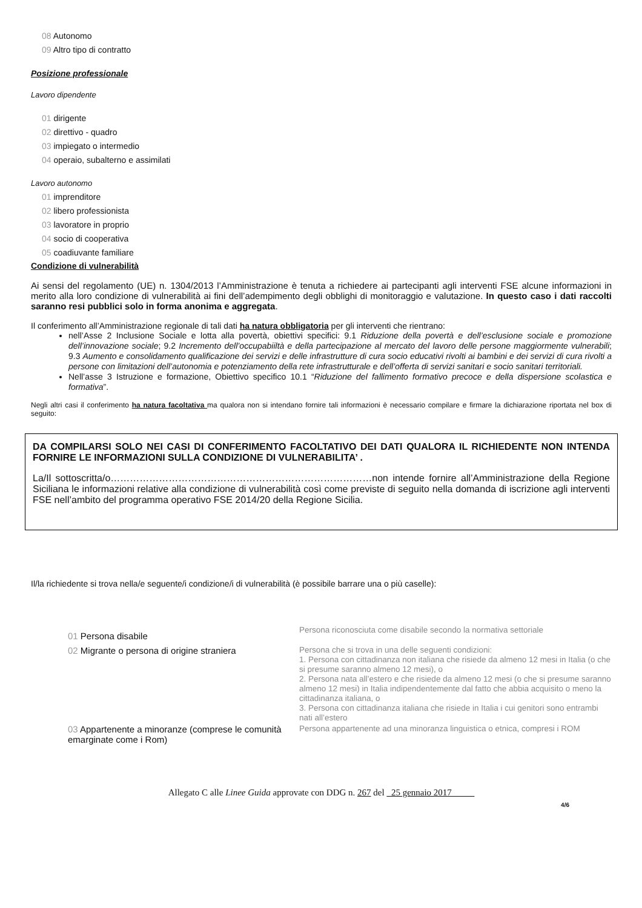08 Autonomo
09 Altro tipo di contratto
Posizione professionale
Lavoro dipendente
01 dirigente
02 direttivo - quadro
03 impiegato o intermedio
04 operaio, subalterno e assimilati
Lavoro autonomo
01 imprenditore
02 libero professionista
03 lavoratore in proprio
04 socio di cooperativa
05 coadiuvante familiare
Condizione di vulnerabilità
Ai sensi del regolamento (UE) n. 1304/2013 l’Amministrazione è tenuta a richiedere ai partecipanti agli interventi FSE alcune informazioni in merito alla loro condizione di vulnerabilità ai fini dell’adempimento degli obblighi di monitoraggio e valutazione. In questo caso i dati raccolti saranno resi pubblici solo in forma anonima e aggregata.
Il conferimento all’Amministrazione regionale di tali dati ha natura obbligatoria per gli interventi che rientrano:
nell’Asse 2 Inclusione Sociale e lotta alla povertà, obiettivi specifici: 9.1 Riduzione della povertà e dell’esclusione sociale e promozione dell’innovazione sociale; 9.2 Incremento dell’occupabiiltà e della partecipazione al mercato del lavoro delle persone maggiormente vulnerabili; 9.3 Aumento e consolidamento qualificazione dei servizi e delle infrastrutture di cura socio educativi rivolti ai bambini e dei servizi di cura rivolti a persone con limitazioni dell’autonomia e potenziamento della rete infrastrutturale e dell’offerta di servizi sanitari e socio sanitari territoriali.
Nell’asse 3 Istruzione e formazione, Obiettivo specifico 10.1 “Riduzione del fallimento formativo precoce e della dispersione scolastica e formativa”.
Negli altri casi il conferimento ha natura facoltativa ma qualora non si intendano fornire tali informazioni è necessario compilare e firmare la dichiarazione riportata nel box di seguito:
DA COMPILARSI SOLO NEI CASI DI CONFERIMENTO FACOLTATIVO DEI DATI QUALORA IL RICHIEDENTE NON INTENDA FORNIRE LE INFORMAZIONI SULLA CONDIZIONE DI VULNERABILITA’ .
La/Il sottoscritta/o………………………………………………………………………non intende fornire all’Amministrazione della Regione Siciliana le informazioni relative alla condizione di vulnerabilità così come previste di seguito nella domanda di iscrizione agli interventi FSE nell’ambito del programma operativo FSE 2014/20 della Regione Sicilia.
Il/la richiedente si trova nella/e seguente/i condizione/i di vulnerabilità (è possibile barrare una o più caselle):
| 01 Persona disabile | Persona riconosciuta come disabile secondo la normativa settoriale |
| 02 Migrante o persona di origine straniera | Persona che si trova in una delle seguenti condizioni: 1. Persona con cittadinanza non italiana che risiede da almeno 12 mesi in Italia (o che si presume saranno almeno 12 mesi), o 2. Persona nata all’estero e che risiede da almeno 12 mesi (o che si presume saranno almeno 12 mesi) in Italia indipendentemente dal fatto che abbia acquisito o meno la cittadinanza italiana, o 3. Persona con cittadinanza italiana che risiede in Italia i cui genitori sono entrambi nati all’estero |
| 03 Appartenente a minoranze (comprese le comunità emarginate come i Rom) | Persona appartenente ad una minoranza linguistica o etnica, compresi i ROM |
Allegato C alle Linee Guida approvate con DDG n. 267 del 25 gennaio 2017
4/6